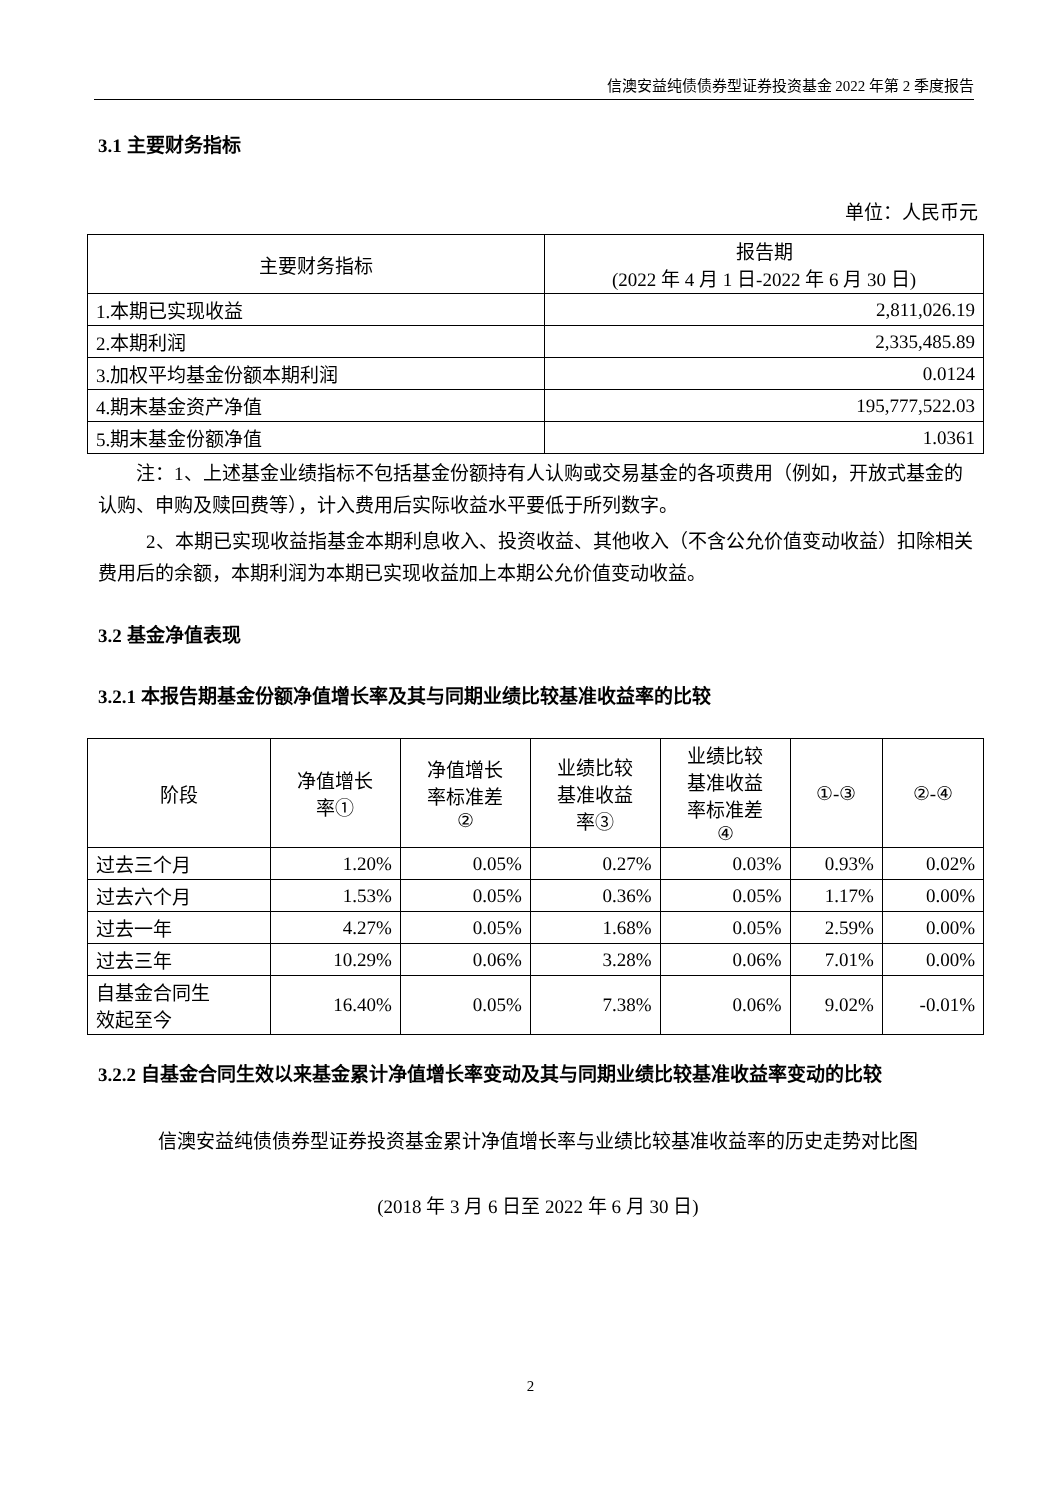信澳安益纯债债券型证券投资基金 2022 年第 2 季度报告
3.1 主要财务指标
单位：人民币元
| 主要财务指标 | 报告期 (2022 年 4 月 1 日-2022 年 6 月 30 日) |
| 1.本期已实现收益 | 2,811,026.19 |
| 2.本期利润 | 2,335,485.89 |
| 3.加权平均基金份额本期利润 | 0.0124 |
| 4.期末基金资产净值 | 195,777,522.03 |
| 5.期末基金份额净值 | 1.0361 |
注：1、上述基金业绩指标不包括基金份额持有人认购或交易基金的各项费用（例如，开放式基金的认购、申购及赎回费等），计入费用后实际收益水平要低于所列数字。
2、本期已实现收益指基金本期利息收入、投资收益、其他收入（不含公允价值变动收益）扣除相关费用后的余额，本期利润为本期已实现收益加上本期公允价值变动收益。
3.2 基金净值表现
3.2.1 本报告期基金份额净值增长率及其与同期业绩比较基准收益率的比较
| 阶段 | 净值增长 率① | 净值增长 率标准差 ② | 业绩比较 基准收益 率③ | 业绩比较 基准收益 率标准差 ④ | ①-③ | ②-④ |
| 过去三个月 | 1.20% | 0.05% | 0.27% | 0.03% | 0.93% | 0.02% |
| 过去六个月 | 1.53% | 0.05% | 0.36% | 0.05% | 1.17% | 0.00% |
| 过去一年 | 4.27% | 0.05% | 1.68% | 0.05% | 2.59% | 0.00% |
| 过去三年 | 10.29% | 0.06% | 3.28% | 0.06% | 7.01% | 0.00% |
| 自基金合同生 效起至今 | 16.40% | 0.05% | 7.38% | 0.06% | 9.02% | -0.01% |
3.2.2 自基金合同生效以来基金累计净值增长率变动及其与同期业绩比较基准收益率变动的比较
信澳安益纯债债券型证券投资基金累计净值增长率与业绩比较基准收益率的历史走势对比图
(2018 年 3 月 6 日至 2022 年 6 月 30 日)
2